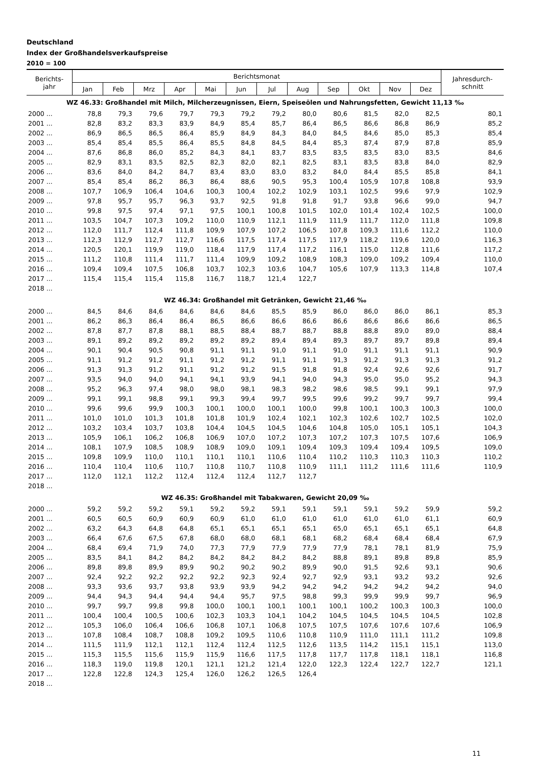Deutschland
Index der Großhandelsverkaufspreise
2010 = 100
| Berichts- jahr | Berichtsmonat | | | | | | | | | | | | Jahresdurch- schnitt |
| --- | --- | --- | --- | --- | --- | --- | --- | --- | --- | --- | --- | --- | --- |
| | Jan | Feb | Mrz | Apr | Mai | Jun | Jul | Aug | Sep | Okt | Nov | Dez | |
| WZ 46.33: Großhandel mit Milch, Milcherzeugnissen, Eiern, Speiseölen und Nahrungsfetten, Gewicht 11,13 ‰ | | | | | | | | | | | | | |
| 2000 ... | 78,8 | 79,3 | 79,6 | 79,7 | 79,3 | 79,2 | 79,2 | 80,0 | 80,6 | 81,5 | 82,0 | 82,5 | 80,1 |
| 2001 ... | 82,8 | 83,2 | 83,3 | 83,9 | 84,9 | 85,4 | 85,7 | 86,4 | 86,5 | 86,6 | 86,8 | 86,9 | 85,2 |
| 2002 ... | 86,9 | 86,5 | 86,5 | 86,4 | 85,9 | 84,9 | 84,3 | 84,0 | 84,5 | 84,6 | 85,0 | 85,3 | 85,4 |
| 2003 ... | 85,4 | 85,4 | 85,5 | 86,4 | 85,5 | 84,8 | 84,5 | 84,4 | 85,3 | 87,4 | 87,9 | 87,8 | 85,9 |
| 2004 ... | 87,6 | 86,8 | 86,0 | 85,2 | 84,3 | 84,1 | 83,7 | 83,5 | 83,5 | 83,5 | 83,0 | 83,5 | 84,6 |
| 2005 ... | 82,9 | 83,1 | 83,5 | 82,5 | 82,3 | 82,0 | 82,1 | 82,5 | 83,1 | 83,5 | 83,8 | 84,0 | 82,9 |
| 2006 ... | 83,6 | 84,0 | 84,2 | 84,7 | 83,4 | 83,0 | 83,0 | 83,2 | 84,0 | 84,4 | 85,5 | 85,8 | 84,1 |
| 2007 ... | 85,4 | 85,4 | 86,2 | 86,3 | 86,4 | 88,6 | 90,5 | 95,3 | 100,4 | 105,9 | 107,8 | 108,8 | 93,9 |
| 2008 ... | 107,7 | 106,9 | 106,4 | 104,6 | 100,3 | 100,4 | 102,2 | 102,9 | 103,1 | 102,5 | 99,6 | 97,9 | 102,9 |
| 2009 ... | 97,8 | 95,7 | 95,7 | 96,3 | 93,7 | 92,5 | 91,8 | 91,8 | 91,7 | 93,8 | 96,6 | 99,0 | 94,7 |
| 2010 ... | 99,8 | 97,5 | 97,4 | 97,1 | 97,5 | 100,1 | 100,8 | 101,5 | 102,0 | 101,4 | 102,4 | 102,5 | 100,0 |
| 2011 ... | 103,5 | 104,7 | 107,3 | 109,2 | 110,0 | 110,9 | 112,1 | 111,9 | 111,9 | 111,7 | 112,0 | 111,8 | 109,8 |
| 2012 ... | 112,0 | 111,7 | 112,4 | 111,8 | 109,9 | 107,9 | 107,2 | 106,5 | 107,8 | 109,3 | 111,6 | 112,2 | 110,0 |
| 2013 ... | 112,3 | 112,9 | 112,7 | 112,7 | 116,6 | 117,5 | 117,4 | 117,5 | 117,9 | 118,2 | 119,6 | 120,0 | 116,3 |
| 2014 ... | 120,5 | 120,1 | 119,9 | 119,0 | 118,4 | 117,9 | 117,4 | 117,2 | 116,1 | 115,0 | 112,8 | 111,6 | 117,2 |
| 2015 ... | 111,2 | 110,8 | 111,4 | 111,7 | 111,4 | 109,9 | 109,2 | 108,9 | 108,3 | 109,0 | 109,2 | 109,4 | 110,0 |
| 2016 ... | 109,4 | 109,4 | 107,5 | 106,8 | 103,7 | 102,3 | 103,6 | 104,7 | 105,6 | 107,9 | 113,3 | 114,8 | 107,4 |
| 2017 ... | 115,4 | 115,4 | 115,4 | 115,8 | 116,7 | 118,7 | 121,4 | 122,7 | | | | | |
| 2018 ... | | | | | | | | | | | | | |
| WZ 46.34: Großhandel mit Getränken, Gewicht 21,46 ‰ | | | | | | | | | | | | | |
| 2000 ... | 84,5 | 84,6 | 84,6 | 84,6 | 84,6 | 84,6 | 85,5 | 85,9 | 86,0 | 86,0 | 86,0 | 86,1 | 85,3 |
| 2001 ... | 86,2 | 86,3 | 86,4 | 86,4 | 86,5 | 86,6 | 86,6 | 86,6 | 86,6 | 86,6 | 86,6 | 86,6 | 86,5 |
| 2002 ... | 87,8 | 87,7 | 87,8 | 88,1 | 88,5 | 88,4 | 88,7 | 88,7 | 88,8 | 88,8 | 89,0 | 89,0 | 88,4 |
| 2003 ... | 89,1 | 89,2 | 89,2 | 89,2 | 89,2 | 89,2 | 89,4 | 89,4 | 89,3 | 89,7 | 89,7 | 89,8 | 89,4 |
| 2004 ... | 90,1 | 90,4 | 90,5 | 90,8 | 91,1 | 91,1 | 91,0 | 91,1 | 91,0 | 91,1 | 91,1 | 91,1 | 90,9 |
| 2005 ... | 91,1 | 91,2 | 91,2 | 91,1 | 91,2 | 91,2 | 91,1 | 91,1 | 91,3 | 91,2 | 91,3 | 91,3 | 91,2 |
| 2006 ... | 91,3 | 91,3 | 91,2 | 91,1 | 91,2 | 91,2 | 91,5 | 91,8 | 91,8 | 92,4 | 92,6 | 92,6 | 91,7 |
| 2007 ... | 93,5 | 94,0 | 94,0 | 94,1 | 94,1 | 93,9 | 94,1 | 94,0 | 94,3 | 95,0 | 95,0 | 95,2 | 94,3 |
| 2008 ... | 95,2 | 96,3 | 97,4 | 98,0 | 98,0 | 98,1 | 98,3 | 98,2 | 98,6 | 98,5 | 99,1 | 99,1 | 97,9 |
| 2009 ... | 99,1 | 99,1 | 98,8 | 99,1 | 99,3 | 99,4 | 99,7 | 99,5 | 99,6 | 99,2 | 99,7 | 99,7 | 99,4 |
| 2010 ... | 99,6 | 99,6 | 99,9 | 100,3 | 100,1 | 100,0 | 100,1 | 100,0 | 99,8 | 100,1 | 100,3 | 100,3 | 100,0 |
| 2011 ... | 101,0 | 101,0 | 101,3 | 101,8 | 101,8 | 101,9 | 102,4 | 102,1 | 102,3 | 102,6 | 102,7 | 102,5 | 102,0 |
| 2012 ... | 103,2 | 103,4 | 103,7 | 103,8 | 104,4 | 104,5 | 104,5 | 104,6 | 104,8 | 105,0 | 105,1 | 105,1 | 104,3 |
| 2013 ... | 105,9 | 106,1 | 106,2 | 106,8 | 106,9 | 107,0 | 107,2 | 107,3 | 107,2 | 107,3 | 107,5 | 107,6 | 106,9 |
| 2014 ... | 108,1 | 107,9 | 108,5 | 108,9 | 108,9 | 109,0 | 109,1 | 109,4 | 109,3 | 109,4 | 109,4 | 109,5 | 109,0 |
| 2015 ... | 109,8 | 109,9 | 110,0 | 110,1 | 110,1 | 110,1 | 110,6 | 110,4 | 110,2 | 110,3 | 110,3 | 110,3 | 110,2 |
| 2016 ... | 110,4 | 110,4 | 110,6 | 110,7 | 110,8 | 110,7 | 110,8 | 110,9 | 111,1 | 111,2 | 111,6 | 111,6 | 110,9 |
| 2017 ... | 112,0 | 112,1 | 112,2 | 112,4 | 112,4 | 112,4 | 112,7 | 112,7 | | | | | |
| 2018 ... | | | | | | | | | | | | | |
| WZ 46.35: Großhandel mit Tabakwaren, Gewicht 20,09 ‰ | | | | | | | | | | | | | |
| 2000 ... | 59,2 | 59,2 | 59,2 | 59,1 | 59,2 | 59,2 | 59,1 | 59,1 | 59,1 | 59,1 | 59,2 | 59,9 | 59,2 |
| 2001 ... | 60,5 | 60,5 | 60,9 | 60,9 | 60,9 | 61,0 | 61,0 | 61,0 | 61,0 | 61,0 | 61,0 | 61,1 | 60,9 |
| 2002 ... | 63,2 | 64,3 | 64,8 | 64,8 | 65,1 | 65,1 | 65,1 | 65,1 | 65,0 | 65,1 | 65,1 | 65,1 | 64,8 |
| 2003 ... | 66,4 | 67,6 | 67,5 | 67,8 | 68,0 | 68,0 | 68,1 | 68,1 | 68,2 | 68,4 | 68,4 | 68,4 | 67,9 |
| 2004 ... | 68,4 | 69,4 | 71,9 | 74,0 | 77,3 | 77,9 | 77,9 | 77,9 | 77,9 | 78,1 | 78,1 | 81,9 | 75,9 |
| 2005 ... | 83,5 | 84,1 | 84,2 | 84,2 | 84,2 | 84,2 | 84,2 | 84,2 | 88,8 | 89,1 | 89,8 | 89,8 | 85,9 |
| 2006 ... | 89,8 | 89,8 | 89,9 | 89,9 | 90,2 | 90,2 | 90,2 | 89,9 | 90,0 | 91,5 | 92,6 | 93,1 | 90,6 |
| 2007 ... | 92,4 | 92,2 | 92,2 | 92,2 | 92,2 | 92,3 | 92,4 | 92,7 | 92,9 | 93,1 | 93,2 | 93,2 | 92,6 |
| 2008 ... | 93,3 | 93,6 | 93,7 | 93,8 | 93,9 | 93,9 | 94,2 | 94,2 | 94,2 | 94,2 | 94,2 | 94,2 | 94,0 |
| 2009 ... | 94,4 | 94,3 | 94,4 | 94,4 | 94,4 | 95,7 | 97,5 | 98,8 | 99,3 | 99,9 | 99,9 | 99,7 | 96,9 |
| 2010 ... | 99,7 | 99,7 | 99,8 | 99,8 | 100,0 | 100,1 | 100,1 | 100,1 | 100,1 | 100,2 | 100,3 | 100,3 | 100,0 |
| 2011 ... | 100,4 | 100,4 | 100,5 | 100,6 | 102,3 | 103,3 | 104,1 | 104,2 | 104,5 | 104,5 | 104,5 | 104,5 | 102,8 |
| 2012 ... | 105,3 | 106,0 | 106,4 | 106,6 | 106,8 | 107,1 | 106,8 | 107,5 | 107,5 | 107,6 | 107,6 | 107,6 | 106,9 |
| 2013 ... | 107,8 | 108,4 | 108,7 | 108,8 | 109,2 | 109,5 | 110,6 | 110,8 | 110,9 | 111,0 | 111,1 | 111,2 | 109,8 |
| 2014 ... | 111,5 | 111,9 | 112,1 | 112,1 | 112,4 | 112,4 | 112,5 | 112,6 | 113,5 | 114,2 | 115,1 | 115,1 | 113,0 |
| 2015 ... | 115,3 | 115,5 | 115,6 | 115,9 | 115,9 | 116,6 | 117,5 | 117,8 | 117,7 | 117,8 | 118,1 | 118,1 | 116,8 |
| 2016 ... | 118,3 | 119,0 | 119,8 | 120,1 | 121,1 | 121,2 | 121,4 | 122,0 | 122,3 | 122,4 | 122,7 | 122,7 | 121,1 |
| 2017 ... | 122,8 | 122,8 | 124,3 | 125,4 | 126,0 | 126,2 | 126,5 | 126,4 | | | | | |
| 2018 ... | | | | | | | | | | | | | |
11